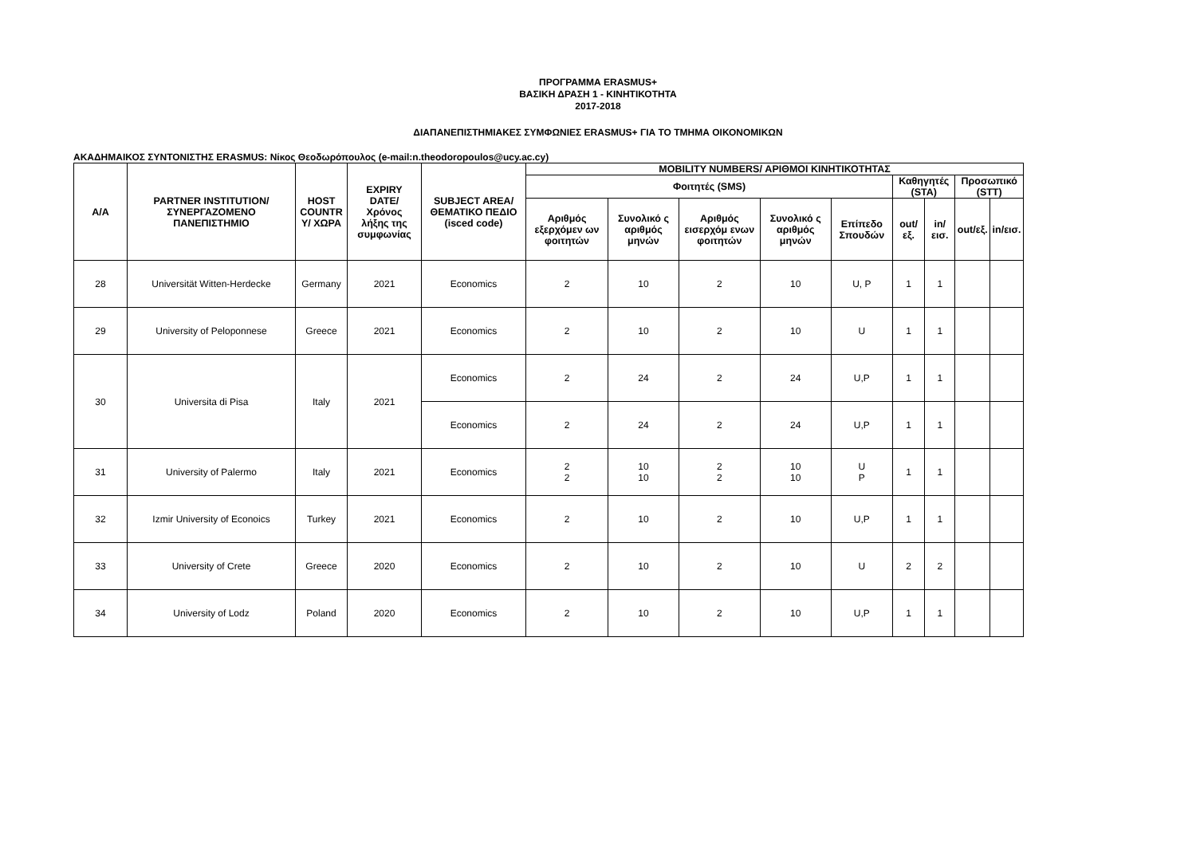ΠΡΟΓΡΑΜΜΑ ERASMUS+
ΒΑΣΙΚΗ ΔΡΑΣΗ 1 - ΚΙΝΗΤΙΚΟΤΗΤΑ
2017-2018
ΔΙΑΠΑΝΕΠΙΣΤΗΜΙΑΚΕΣ ΣΥΜΦΩΝΙΕΣ ERASMUS+ ΓΙΑ ΤΟ ΤΜΗΜΑ ΟΙΚΟΝΟΜΙΚΩΝ
ΑΚΑΔΗΜΑΙΚΟΣ ΣΥΝΤΟΝΙΣΤΗΣ ERASMUS: Νίκος Θεοδωρόπουλος (e-mail:n.theodoropoulos@ucy.ac.cy)
| Α/Α | PARTNER INSTITUTION/ ΣΥΝΕΡΓΑΖΟΜΕΝΟ ΠΑΝΕΠΙΣΤΗΜΙΟ | HOST COUNTR Y/ ΧΩΡΑ | EXPIRY DATE/ Χρόνος λήξης της συμφωνίας | SUBJECT AREA/ ΘΕΜΑΤΙΚΟ ΠΕΔΙΟ (isced code) | MOBILITY NUMBERS/ ΑΡΙΘΜΟΙ ΚΙΝΗΤΙΚΟΤΗΤΑΣ | | | | | | | | |
| --- | --- | --- | --- | --- | --- | --- | --- | --- | --- | --- | --- | --- | --- |
| | | | | | Φοιτητές (SMS) | | | | | Καθηγητές (STA) | | Προσωπικό (STT) | |
| | | | | | Αριθμός εξερχόμεν ων φοιτητών | Συνολικό ς αριθμός μηνών | Αριθμός εισερχόμ ενων φοιτητών | Συνολικό ς αριθμός μηνών | Επίπεδο Σπουδών | out/εξ. | in/εισ. | out/εξ. | in/εισ. |
| 28 | Universität Witten-Herdecke | Germany | 2021 | Economics | 2 | 10 | 2 | 10 | U, P | 1 | 1 | | |
| 29 | University of Peloponnese | Greece | 2021 | Economics | 2 | 10 | 2 | 10 | U | 1 | 1 | | |
| 30 | Universita di Pisa | Italy | 2021 | Economics | 2 | 24 | 2 | 24 | U,P | 1 | 1 | | |
| | | | | Economics | 2 | 24 | 2 | 24 | U,P | 1 | 1 | | |
| 31 | University of Palermo | Italy | 2021 | Economics | 2 2 | 10 10 | 2 2 | 10 10 | U P | 1 | 1 | | |
| 32 | Izmir University of Econoics | Turkey | 2021 | Economics | 2 | 10 | 2 | 10 | U,P | 1 | 1 | | |
| 33 | University of Crete | Greece | 2020 | Economics | 2 | 10 | 2 | 10 | U | 2 | 2 | | |
| 34 | University of Lodz | Poland | 2020 | Economics | 2 | 10 | 2 | 10 | U,P | 1 | 1 | | |